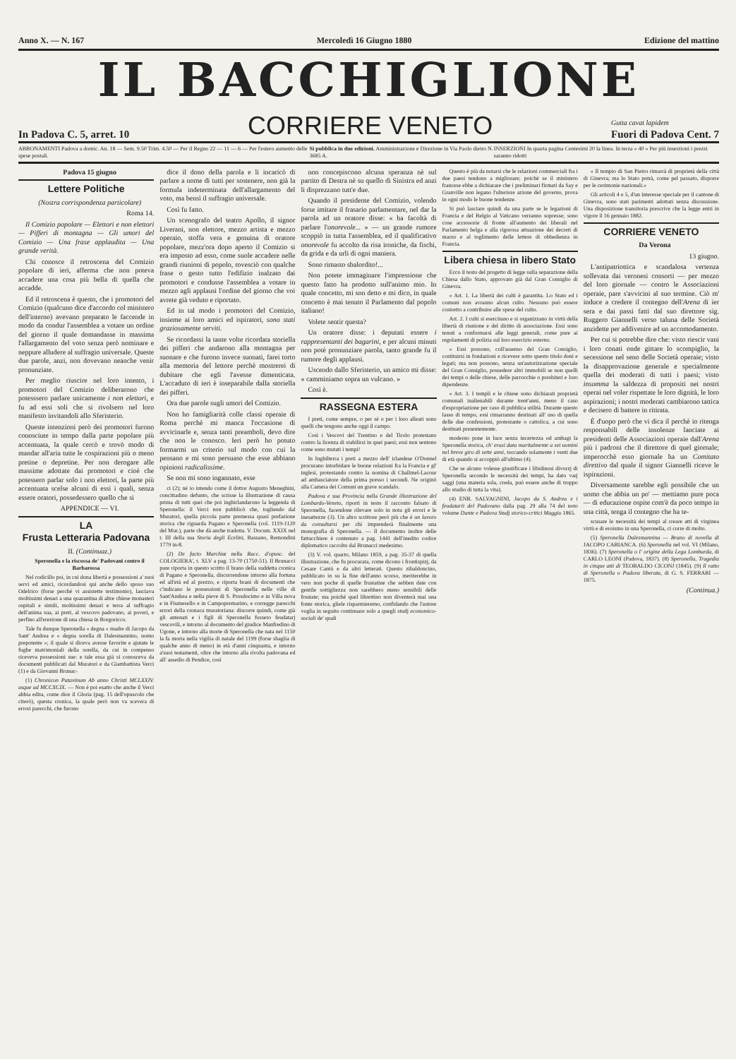Anno X. — N. 167 Mercoledì 16 Giugno 1880 Edizione del mattino
IL BACCHIGLIONE
In Padova C. 5, arret. 10 CORRIERE VENETO Gutta cavat lapidem
Fuori di Padova Cent. 7
ABBONAMENTI Padova a domic. An. 18 — Sem. 9.50 Trim. 4.50 — Per il Regno 22 — 11 — 6 — Per l'estero aumento delle spese postali. Si pubblica in due edizioni. Amministrazione e Direzione in Via Paolo dietro N. 3685 A. INSERZIONI In quarta pagina Centesimi 20 la linea. In terza » 40 » Per più inserzioni i prezzi saranno ridotti
Padova 15 giugno
Lettere Politiche
(Nostra corrispondenza particolare)
Roma 14.
Il Comizio popolare — Elettori e non elettori — Pifferi di montagna — Gli umori del Comizio — Una frase applaudita — Una grande verità.
Chi conosce il retroscena del Comizio popolare di ieri, afferma che non poteva accadere una cosa più bella di quella che accadde.
Ed il retroscena è questo, che i promotori del Comizio (qualcuno dice d'accordo col ministero dell'interno) avevano preparato le faccende in modo da condur l'assemblea a votare un ordine del giorno il quale domandasse in massima l'allargamento del voto senza però nominare e neppure alludere al suffragio universale. Queste due parole, anzi, non dovevano neanche venir pronunziate.
Per meglio riuscire nel loro intento, i promotori del Comizio deliberarono che potesssero parlare unicamente i non elettori, e fu ad essi soli che si rivolsero nel loro manifesto invitandoli allo Sferisterio.
Queste intenzioni però dei promotori furono conosciute in tempo dalla parte popolare più accentuata, la quale cercò e trovò modo di mandar all'aria tutte le cospirazioni più o meno pretine o depretine. Per non derogare alle massime adottate dai promotori e cioè che potessero parlar solo i non elettori, la parte più accentuata scelse alcuni di essi i quali, senza essere oratori, possedessero quello che si
APPENDICE — VI.
LA
Frusta Letteraria Padovana
II. (Continuaz.)
Speronella e la riscossa de' Padovani contro il Barbarossa
Nel codicillo poi, in cui dona libertà e possessioni a' suoi servi ed amici, ricordandosi qui anche dello sposo suo Odelrico (forse perchè vi assistette testimonio), lasciava moltissimi denari a una quarantina di altre chiese monasteri ospitali e simili, moltissimi denari e terra al suffragio dell'anima sua, ai preti, al vescovo padovano, ai poveri, e perfino all'erezione di una chiesa in Borgoricco.
Tale fu dunque Speronella « degna « madre di Jacopo da Sant' Andrea e « degna sorella di Dalesmannino, uomo prepotente »; il quale si diceva avesse favorite e ajutate le fughe matrimoniali della sorella, da cui in compenso riceveva possessioni sue: e tale essa già si conosceva da documenti pubblicati dal Muratori e da Giambattista Verci (1) e da Giovanni Brunac-
(1) Chronicon Patavinum Ab anno Christi MCLXXIV. usque ad MCCXCIX. — Non è poi esatto che anche il Verci abbia edita, come dice il Gloria (pag. 15 dell'opuscolo che citerò), questa cronica, la quale però non va scevera di errori parecchi, che furono
dice il dono della parola e li incaricò di parlare a nome di tutti per sostenere, non già la formula indeterminata dell'allargamento del voto, ma bensì il suffragio universale.
Così fu fatto.
Un scenografo del teatro Apollo, il signor Liverani, non elettore, mezzo artista e mezzo operaio, stoffa vera e genuina di oratore popolare, mezz'ora dopo aperto il Comizio si era imposto ad esso, come suole accadere nelle grandi riunioni di popolo, rovesciò con qualche frase o gesto tutto l'edifizio inalzato dai promotori e condusse l'assemblea a votare in mezzo agli applausi l'ordine del giorno che voi avrete già veduto e riportato.
Ed in tal modo i promotori del Comizio, insieme ai loro amici ed ispiratori, sono stati graziosamente serviti.
Se ricordassi la tante volte ricordata storiella dei pifferi che andarono alla montagna per suonare e che furono invece suonati, farei torto alla memoria del lettore perchè mostrerei di dubitare che egli l'avesse dimenticata. L'accaduto di ieri è inseparabile dalla storiella dei pifferi.
Ora due parole sugli umori del Comizio.
Non ho famigliarità colle classi operaie di Roma perchè mi manca l'occasione di avvicinarle e, senza tanti preamboli, devo dire che non le conosco. Ieri però ho potuto formarmi un criterio sul modo con cui la pensano e mi sono persuaso che esse abbiano opinioni radicalissime.
Se non mi sono ingannato, esse
ci (2); nè io intendo come il dottor Augusto Meneghini, concittadino defunto, che scrisse la illustrazione di causa prima di tutti quei che poi inghirlandarono la leggenda di Speronella: il Verci non pubblicò che, togliendo dal Muratori, quella piccola parte premessa quasi prefazione storica che riguarda Pagano e Speronella (col. 1119-1120 del Mur.), parte che dà anche tradotta. V. Docum. XXIX nel t. III della sua Storia degli Ecelini, Bassano, Remondini 1779 in-8.
(2) De facto Marchiæ nella Racc. d'opusc. del COLOGIERA', t. XLV a pag. 13-70 (1750-51). Il Brunacci pure riporta in questo scritto il brano della suddetta cronica di Pagano e Speronella, discorrendone intorno alla fortuna ed all'età ed al prezzo, e riporta brani di documenti che c'indicano le possessioni di Speronella nelle ville di Sant'Andrea e nella pieve di S. Prosdocimo e in Villa nova e in Fiumesello e in Campopremarino, e corregge parecchi errori della cronaca muratoriana: discorre quindi, come già gli antenati e i figli di Speronella fossero feudatarj vescovili, e intorno al documento del giudice Manfredino di Ugone, e intorno alla morte di Speronella che nata nel 1150 la fa morta nella vigilia di natale del 1199 (forse sbaglia di qualche anno di meno) in età d'anni cinquanta, e intorno a'suoi testamenti, oltre che intorno alla rivolta padovana ed all' assedio di Pendice, così
non concepiscono alcuna speranza nè sul partito di Destra nè su quello di Sinistra ed anzi li disprezzano tutt'e due.
Quando il presidente del Comizio, volendo forse imitare il frasario parlamentare, nel dar la parola ad un oratore disse: « ha facoltà di parlare l'onorevole... » — un grande rumore scoppiò in tutta l'assemblea, ed il qualificativo onorevole fu accolto da risa ironiche, da fischi, da grida e da urli di ogni maniera.
Sono rimasto sbalordito!...
Non potete immaginare l'impressione che questo fatto ha prodotto sull'animo mio. In quale concetto, mi son detto e mi dico, in quale concetto è mai tenuto il Parlamento dal popolo italiano!
Volete sentir questa?
Un oratore disse: i deputati essere i rappresentanti dei bagarini, e per alcuni minuti non potè pronunziare parola, tanto grande fu il rumore degli applausi.
Uscendo dallo Sferisterio, un amico mi disse: « camminiamo sopra un vulcano. »
Così è.
RASSEGNA ESTERA
I preti, come sempre, o per sè o per i loro alleati sono quelli che tengono anche oggi il campo.
Così i Vescovi del Trentino e del Tirolo protestano contro la licenza di stabilirsi in quei paesi; essi non sentono come sono mutati i tempi!
In Inghilterra i preti a mezzo dell' irlandese O'Donnel procurano intorbidare le buone relazioni fra la Francia e gl' inglesi, protestando contro la nomina di Challmel-Lacour ad ambasciatore della prima presso i secondi. Ne originò alla Camera dei Comuni un grave scandalo.
Padova e sua Provincia nella Grande illustrazione del Lombardo-Veneto, riporti in testo il racconto falsato di Speronella, facendone rilevare solo in nota gli errori e le inesattezze (3). Un altro scrittore però più che è un lavoro da consultarsi per chi imprenderà finalmente una monografia di Speronella. — Il documento inoltre delle fattucchiere è contenuto a pag. 1441 dell'inedito codice diplomatico raccolto dal Brunacci medesimo.
(3) V. vol. quarto, Milano 1859, a pag. 35-37 di quella illustrazione, che fu procurata, come dicono i frontispizj, da Cesare Cantù e da altri letterati. Questo zibaldoncino, pubblicato in su la fine dell'anno scorso, meriterebbe in vero non poche di quelle frustatine che sebben date con gentile sottigliezza non sarebbero meno sensibili delle frustate; ma poiché quel librettino non diventerà mai una fonte storica, gliele risparmieremo, confidando che l'autore voglia in seguito continuare solo a quegli studj economico-sociali de' quali
Questo è più da notarsi che le relazioni commerciali fra i due paesi tendono a migliorare; poichè se il ministero francese ebbe a dichiarare che i preliminari firmati da Say e Granville non legano l'ulteriore azione del governo, prova in ogni modo le buone tendenze.
Si può lasciare quindi da una parte se le legazioni di Francia e del Belgio al Vaticano verranno sopresse; sono cose accessorie di fronte all'aumento dei liberali nel Parlamento belga e alla rigorosa attuazione dei decreti di marzo e al toglimento delle lettere di obbedienza in Francia.
Libera chiesa in libero Stato
Ecco il testo del progetto di legge sulla separazione della Chiesa dallo Stato, approvato già dal Gran Consiglio di Ginevra.
« Art. 1. La libertà dei culti è garantita. Lo Stato ed i comuni non avranno alcun culto. Nessuno può essere costretto a contribuire alle spese del culto.
Art. 2. I culti si esercitano e si organizzano in virtù della libertà di riunione e del diritto di associazione. Essi sono tenuti a conformarsi alle leggi generali, come pure ai regolamenti di polizia sul loro esercizio esterno.
« Essi possono, coll'assenso del Gran Consiglio, costituirsi in fondazioni e ricevere sotto questo titolo doni e legati; ma non possono, senza un'autorizzazione speciale del Gran Consiglio, possedere altri immobili se non quelli dei tempi o delle chiese, delle parrocchie o presbiteri e loro dipendenze.
« Art. 3. I templi e le chiese sono dichiarati proprietà comunali inalienabili durante trent'anni, meno il caso d'espropriazione per caso di pubblica utilità. Durante questo lasso di tempo, essi rimarranno destinati all' uso di quella delle due confessioni, protestante o cattolica, a cui sono destinati presentemente.
moderno pone in luce senza incertezza od ambagi la Speronella storica, ch' erasi data maritalmente a sei uomini nel breve giro di sette anni, toccando solamente i venti due di età quando si accoppiò all'ultimo (4).
Che se alcuno volesse giustificare i libidinosi divorzj di Speronella secondo le necessità dei tempi, ha dato varj saggi (una materia sola, creda, può essere anche di troppo allo studio di tutta la vita).
(4) ENR. SALVAGNINI, Jacopo da S. Andrea e i feudatarii del Padovano dalla pag. 29 alla 74 del noto volume Dante e Padova Studj storico-critici Maggio 1865.
« Il tempio di San Pietro rimarrà di proprietà della città di Ginevra; ma lo Stato potrà, come pel passato, disporre per le cerimonie nazionali.»
Gli articoli 4 e 5, d'un interesse speciale per il cantone di Ginevra, sono stati parimenti adottati senza discussione. Una disposizione transitoria prescrive che la legge entri in vigore il 16 gennaio 1882.
CORRIERE VENETO
Da Verona
13 giugno.
L'antipatriottica e scandalosa vertenza sollevata dai veronesi consorti — per mezzo del loro giornale — contro le Associazioni operaie, pare s'avvicini al suo termine. Ciò m' induce a credere il contegno dell'Arena di ier sera e dai passi fatti dal suo direttore sig. Ruggero Giannelli verso taluna delle Società anzidette per addivenire ad un accomodamento.
Per cui si potrebbe dire che: visto riescir vani i loro conati onde gittare lo scompiglio, la secessione nel seno delle Società operaie; visto la disapprovazione generale e specialmente quella dei moderati di tutti i paesi; visto insomma la saldezza di propositi nei nostri operai nel voler rispettate le loro dignità, le loro aspirazioni; i nostri moderati cambiarono tattica e decisero di battere in ritirata.
È d'uopo però che vi dica il perchè io ritenga responsabili delle insolenze lanciate ai presidenti delle Associazioni operaie dall'Arena più i padroni che il direttore di quel giornale; imperocchè esso giornale ha un Comitato direttivo dal quale il signor Giannelli riceve le ispirazioni.
Diversamente sarebbe egli possibile che un uomo che abbia un po' — mettiamo pure poca — di educazione ospite com'è da poco tempo in una città, tenga il contegno che ha te-
scusare le necessità dei tempi al creare atti di virginea virtù e di eroismo in una Speronella, ci corre di molto.
(5) Speronella Dalesmannina — Brano di novella di JACOPO CABIANCA. (6) Speronella nel vol. VI (Milano, 1836). (7) Speronella o l' origine della Lega Lombarda, di CARLO LEONI (Padova, 1837). (8) Speronella, Tragedia in cinque atti di TEOBALDO CICONJ (1845). (9) Il ratto di Speronella o Padova liberata, di G. S. FERRARI — 1875.
(Continua.)